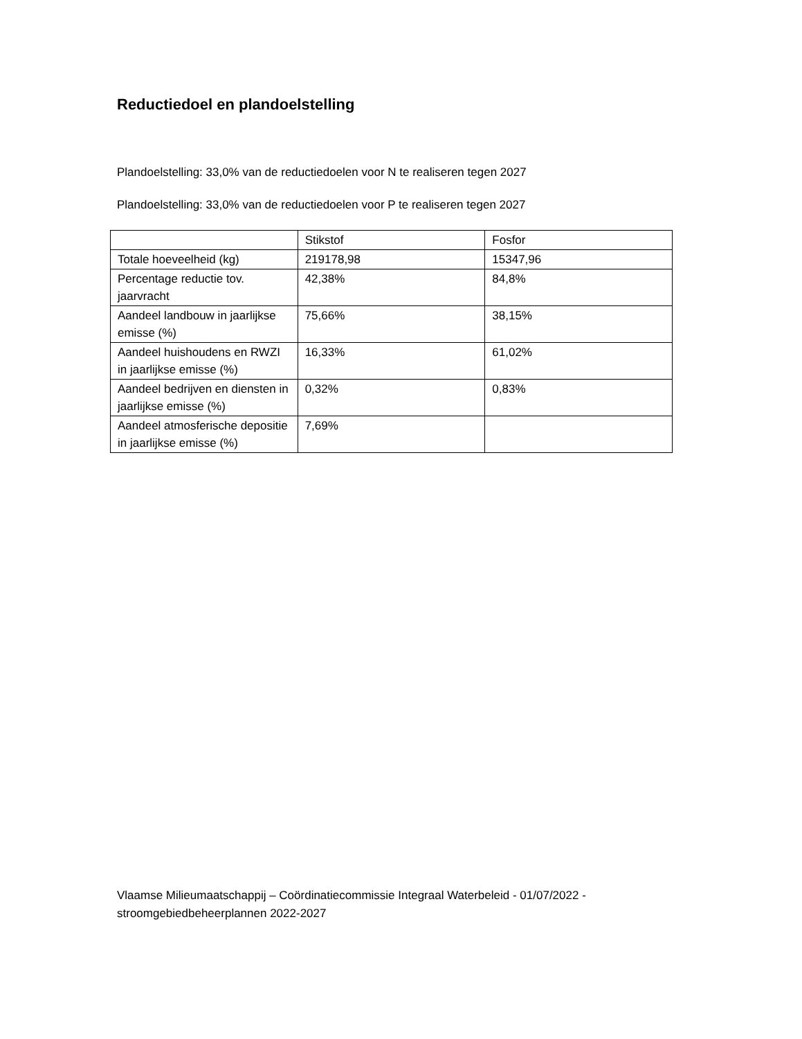Reductiedoel en plandoelstelling
Plandoelstelling: 33,0% van de reductiedoelen voor N te realiseren tegen 2027
Plandoelstelling: 33,0% van de reductiedoelen voor P te realiseren tegen 2027
| | Stikstof | Fosfor |
| Totale hoeveelheid (kg) | 219178,98 | 15347,96 |
| Percentage reductie tov. jaarvracht | 42,38% | 84,8% |
| Aandeel landbouw in jaarlijkse emisse (%) | 75,66% | 38,15% |
| Aandeel huishoudens en RWZI in jaarlijkse emisse (%) | 16,33% | 61,02% |
| Aandeel bedrijven en diensten in jaarlijkse emisse (%) | 0,32% | 0,83% |
| Aandeel atmosferische depositie in jaarlijkse emisse (%) | 7,69% | |
Vlaamse Milieumaatschappij – Coördinatiecommissie Integraal Waterbeleid - 01/07/2022 - stroomgebiedbeheerplannen 2022-2027